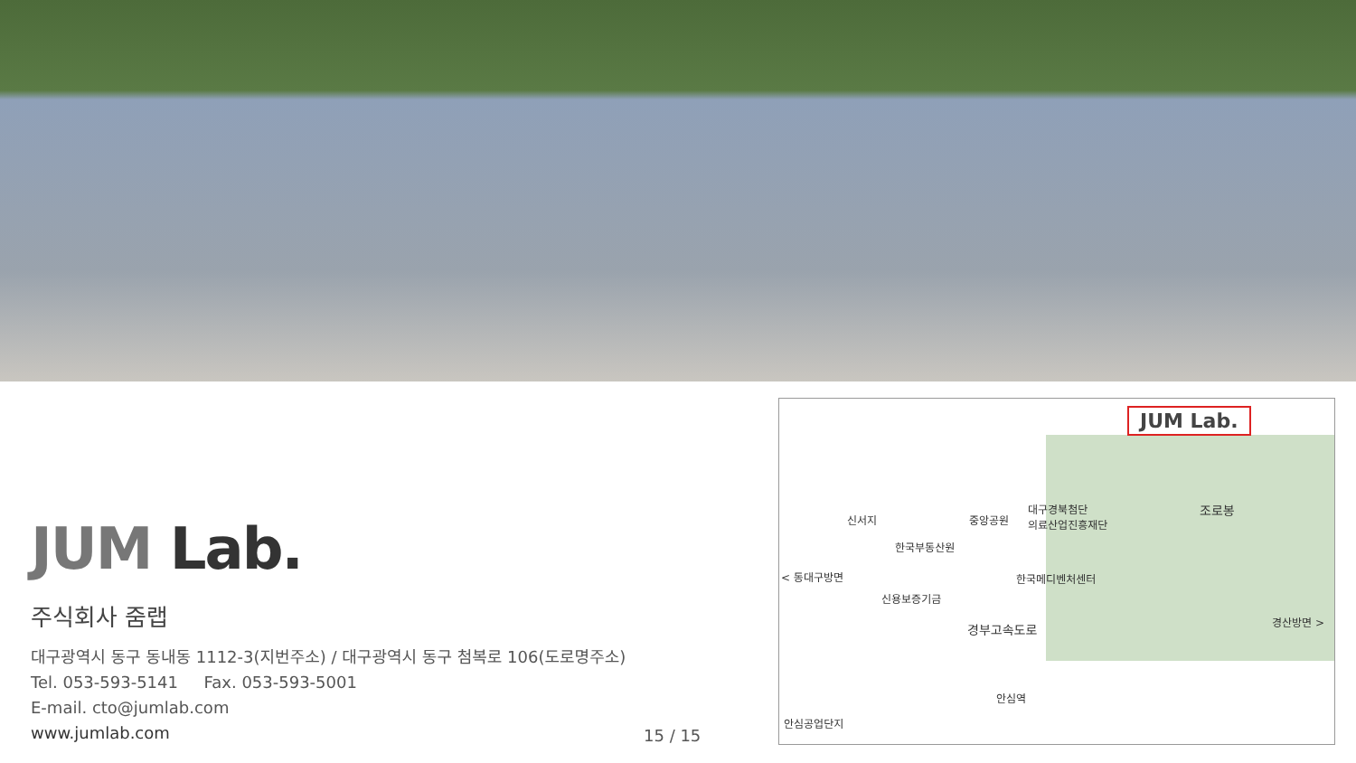JUM Lab.
주식회사 줌랩
대구광역시 동구 동내동 1112-3(지번주소) / 대구광역시 동구 첨복로 106(도로명주소)
Tel. 053-593-5141 Fax. 053-593-5001
E-mail. cto@jumlab.com
www.jumlab.com
15 / 15
JUM Lab.
신서지 중앙공원
대구경북첨단
의료산업진흥재단
조로봉
한국부동산원
< 동대구방면 한국메디벤처센터
신용보증기금
경산방면 >
경부고속도로
안심역
안심공업단지